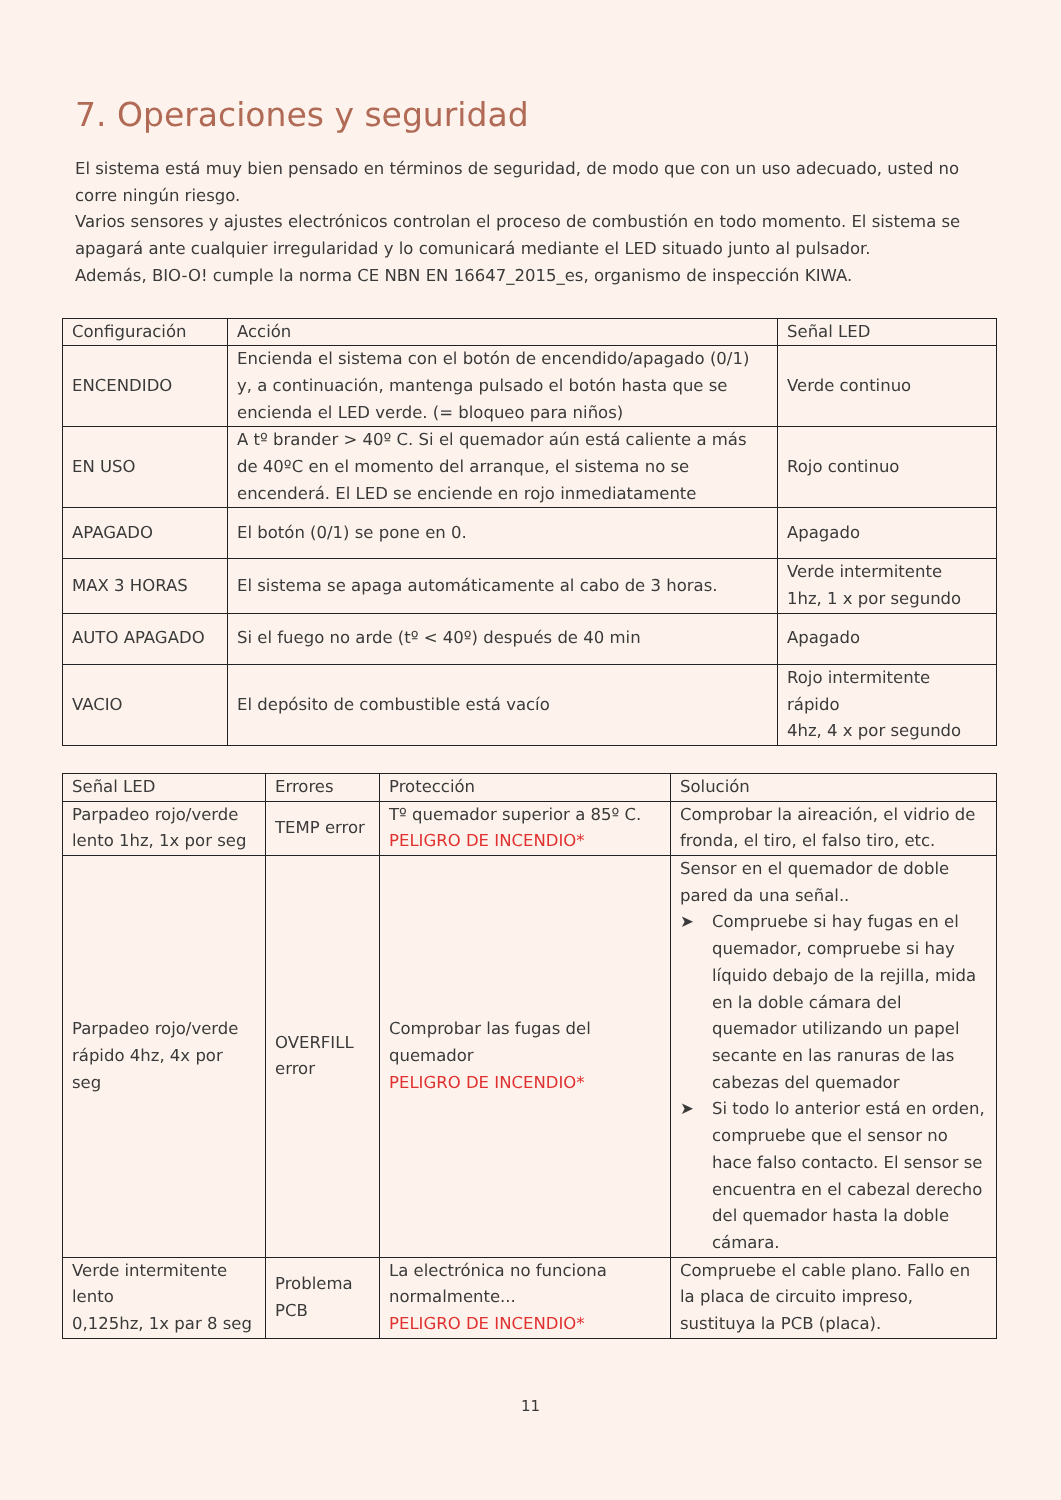7. Operaciones y seguridad
El sistema está muy bien pensado en términos de seguridad, de modo que con un uso adecuado, usted no corre ningún riesgo.
Varios sensores y ajustes electrónicos controlan el proceso de combustión en todo momento. El sistema se apagará ante cualquier irregularidad y lo comunicará mediante el LED situado junto al pulsador.
Además, BIO-O! cumple la norma CE NBN EN 16647_2015_es, organismo de inspección KIWA.
| Configuración | Acción | Señal LED |
| ENCENDIDO | Encienda el sistema con el botón de encendido/apagado (0/1) y, a continuación, mantenga pulsado el botón hasta que se encienda el LED verde. (= bloqueo para niños) | Verde continuo |
| EN USO | A tº brander > 40º C. Si el quemador aún está caliente a más de 40ºC en el momento del arranque, el sistema no se encenderá. El LED se enciende en rojo inmediatamente | Rojo continuo |
| APAGADO | El botón (0/1) se pone en 0. | Apagado |
| MAX 3 HORAS | El sistema se apaga automáticamente al cabo de 3 horas. | Verde intermitente 1hz, 1 x por segundo |
| AUTO APAGADO | Si el fuego no arde (tº < 40º) después de 40 min | Apagado |
| VACIO | El depósito de combustible está vacío | Rojo intermitente rápido 4hz, 4 x por segundo |
| Señal LED | Errores | Protección | Solución |
| Parpadeo rojo/verde lento 1hz, 1x por seg | TEMP error | Tº quemador superior a 85º C. PELIGRO DE INCENDIO* | Comprobar la aireación, el vidrio de fronda, el tiro, el falso tiro, etc. |
| Parpadeo rojo/verde rápido 4hz, 4x por seg | OVERFILL error | Comprobar las fugas del quemador PELIGRO DE INCENDIO* | Sensor en el quemador de doble pared da una señal.. ➤ Compruebe si hay fugas en el quemador, compruebe si hay líquido debajo de la rejilla, mida en la doble cámara del quemador utilizando un papel secante en las ranuras de las cabezas del quemador ➤ Si todo lo anterior está en orden, compruebe que el sensor no hace falso contacto. El sensor se encuentra en el cabezal derecho del quemador hasta la doble cámara. |
| Verde intermitente lento 0,125hz, 1x par 8 seg | Problema PCB | La electrónica no funciona normalmente... PELIGRO DE INCENDIO* | Compruebe el cable plano. Fallo en la placa de circuito impreso, sustituya la PCB (placa). |
11